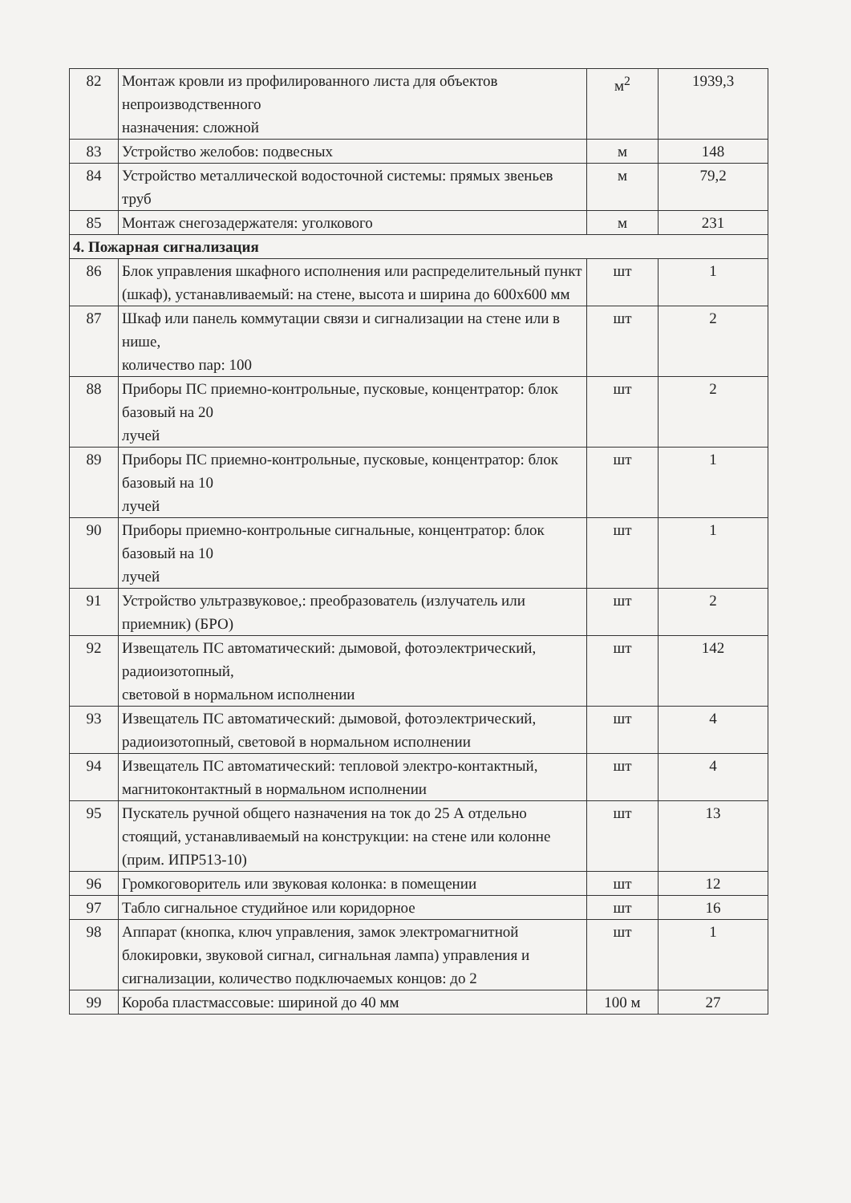| 82 | Монтаж кровли из профилированного листа для объектов непроизводственного назначения: сложной | м<sup>2</sup> | 1939,3 |
| 83 | Устройство желобов: подвесных | м | 148 |
| 84 | Устройство металлической водосточной системы: прямых звеньев труб | м | 79,2 |
| 85 | Монтаж снегозадержателя: уголкового | м | 231 |
| 4. Пожарная сигнализация | | | |
| 86 | Блок управления шкафного исполнения или распределительный пункт (шкаф), устанавливаемый: на стене, высота и ширина до 600x600 мм | шт | 1 |
| 87 | Шкаф или панель коммутации связи и сигнализации на стене или в нише, количество пар: 100 | шт | 2 |
| 88 | Приборы ПС приемно-контрольные, пусковые, концентратор: блок базовый на 20 лучей | шт | 2 |
| 89 | Приборы ПС приемно-контрольные, пусковые, концентратор: блок базовый на 10 лучей | шт | 1 |
| 90 | Приборы приемно-контрольные сигнальные, концентратор: блок базовый на 10 лучей | шт | 1 |
| 91 | Устройство ультразвуковое,: преобразователь (излучатель или приемник) (БРО) | шт | 2 |
| 92 | Извещатель ПС автоматический: дымовой, фотоэлектрический, радиоизотопный, световой в нормальном исполнении | шт | 142 |
| 93 | Извещатель ПС автоматический: дымовой, фотоэлектрический, радиоизотопный, световой в нормальном исполнении | шт | 4 |
| 94 | Извещатель ПС автоматический: тепловой электро-контактный, магнитоконтактный в нормальном исполнении | шт | 4 |
| 95 | Пускатель ручной общего назначения на ток до 25 А отдельно стоящий, устанавливаемый на конструкции: на стене или колонне (прим. ИПР513-10) | шт | 13 |
| 96 | Громкоговоритель или звуковая колонка: в помещении | шт | 12 |
| 97 | Табло сигнальное студийное или коридорное | шт | 16 |
| 98 | Аппарат (кнопка, ключ управления, замок электромагнитной блокировки, звуковой сигнал, сигнальная лампа) управления и сигнализации, количество подключаемых концов: до 2 | шт | 1 |
| 99 | Короба пластмассовые: шириной до 40 мм | 100 м | 27 |